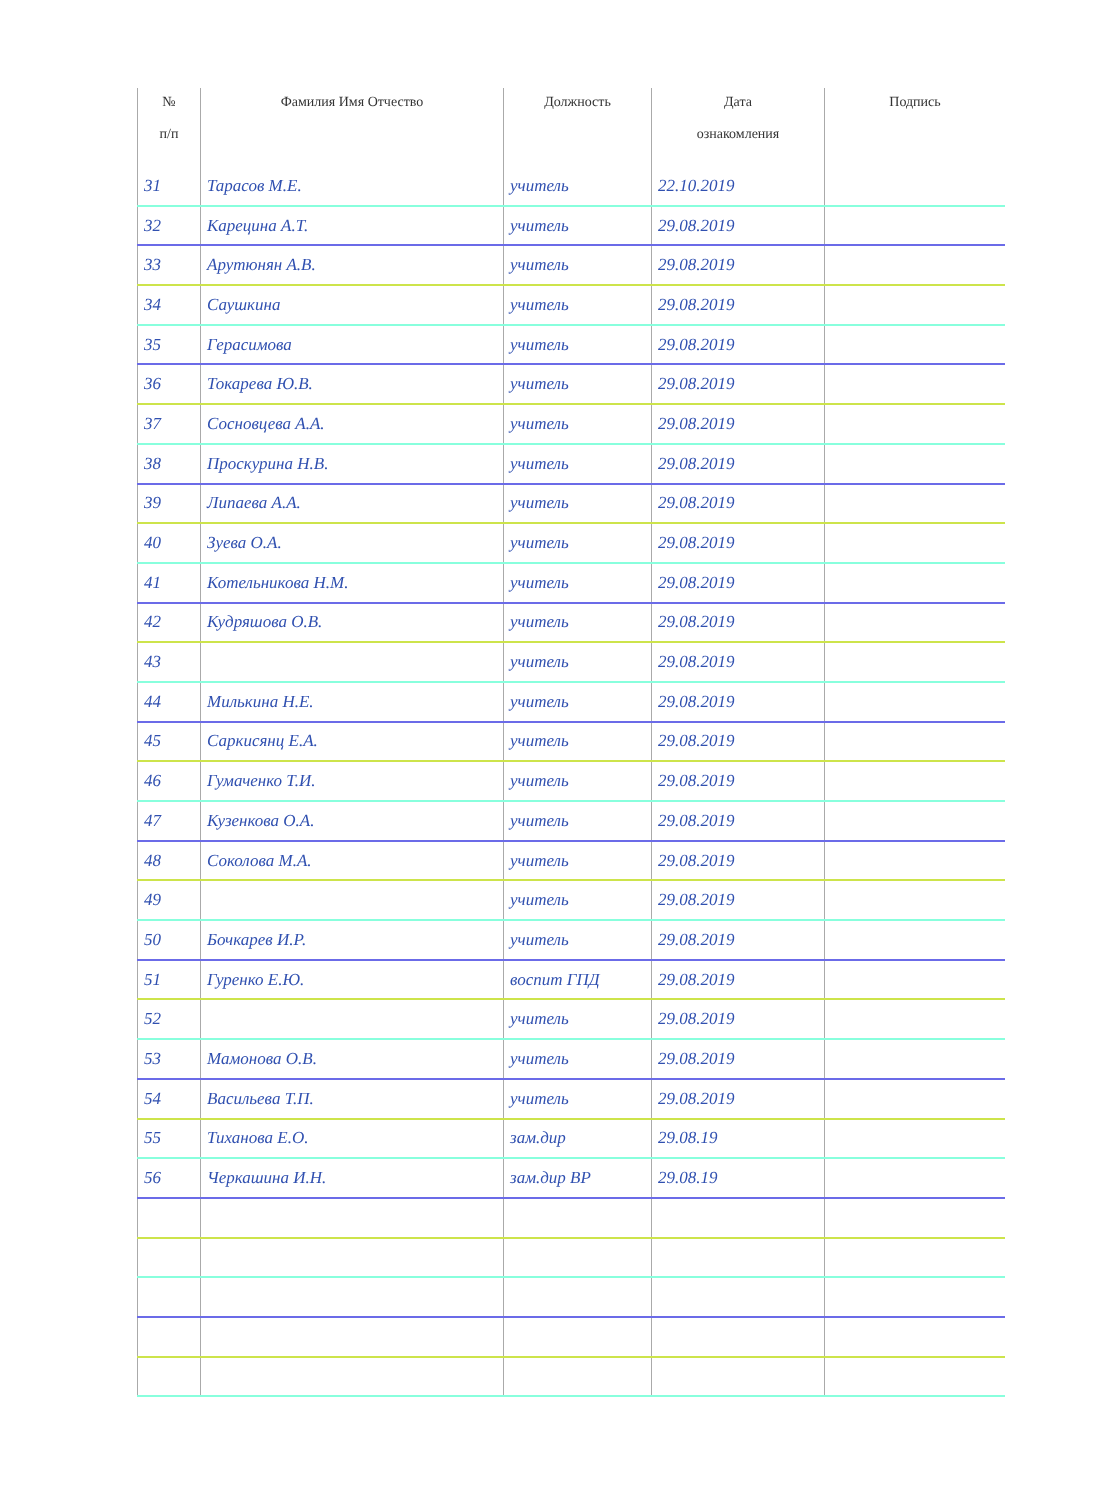| № п/п | Фамилия Имя Отчество | Должность | Дата ознакомления | Подпись |
| --- | --- | --- | --- | --- |
| 31 | Тарасов М.Е. | учитель | 22.10.2019 | |
| 32 | Карецина А.Т. | учитель | 29.08.2019 | |
| 33 | Арутюнян А.В. | учитель | 29.08.2019 | |
| 34 | Саушкина | учитель | 29.08.2019 | |
| 35 | Герасимова | учитель | 29.08.2019 | |
| 36 | Токарева Ю.В. | учитель | 29.08.2019 | |
| 37 | Сосновцева А.А. | учитель | 29.08.2019 | |
| 38 | Проскурина Н.В. | учитель | 29.08.2019 | |
| 39 | Липаева А.А. | учитель | 29.08.2019 | |
| 40 | Зуева О.А. | учитель | 29.08.2019 | |
| 41 | Котельникова Н.М. | учитель | 29.08.2019 | |
| 42 | Кудряшова О.В. | учитель | 29.08.2019 | |
| 43 | | учитель | 29.08.2019 | |
| 44 | Милькина Н.Е. | учитель | 29.08.2019 | |
| 45 | Саркисянц Е.А. | учитель | 29.08.2019 | |
| 46 | Гумаченко Т.И. | учитель | 29.08.2019 | |
| 47 | Кузенкова О.А. | учитель | 29.08.2019 | |
| 48 | Соколова М.А. | учитель | 29.08.2019 | |
| 49 | | учитель | 29.08.2019 | |
| 50 | Бочкарев И.Р. | учитель | 29.08.2019 | |
| 51 | Гуренко Е.Ю. | воспит ГПД | 29.08.2019 | |
| 52 | | учитель | 29.08.2019 | |
| 53 | Мамонова О.В. | учитель | 29.08.2019 | |
| 54 | Васильева Т.П. | учитель | 29.08.2019 | |
| 55 | Тиханова Е.О. | зам.дир | 29.08.19 | |
| 56 | Черкашина И.Н. | зам.дир ВР | 29.08.19 | |